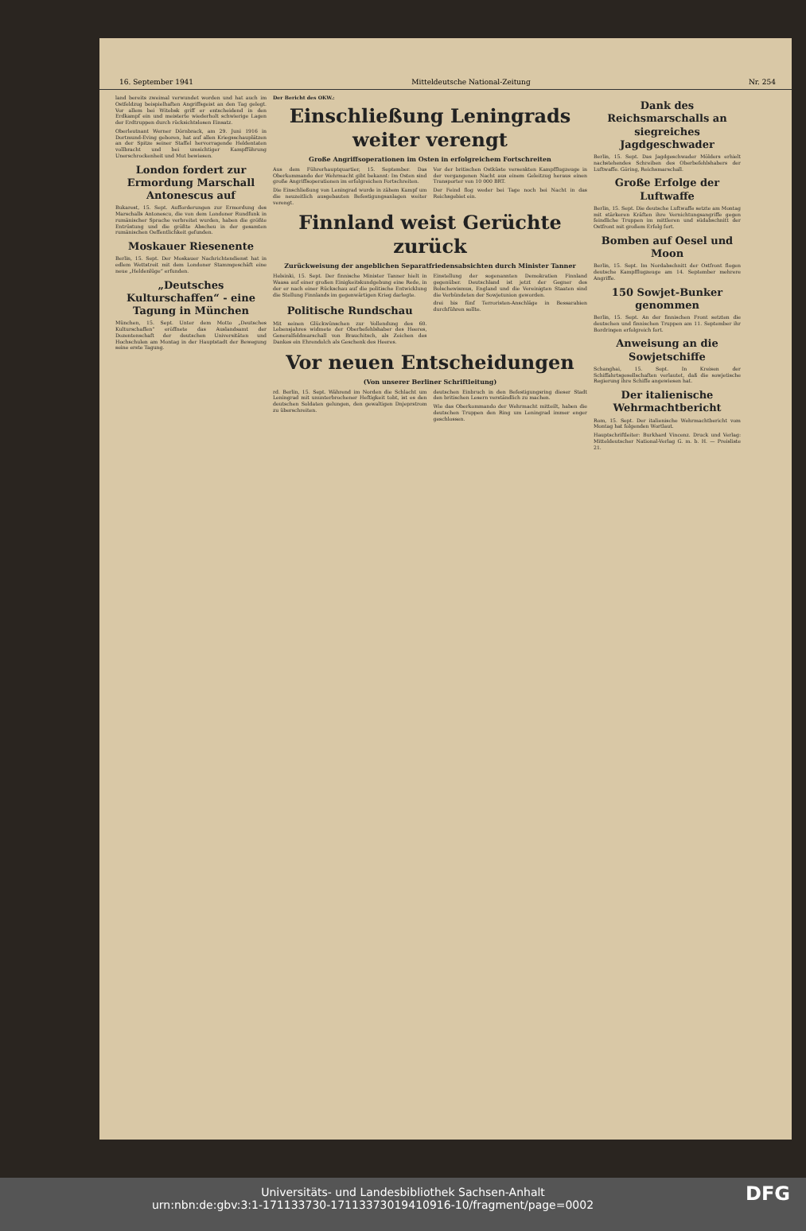16. September 1941 Mitteldeutsche National-Zeitung Nr. 254
land bereits zweimal verwundet worden und hat auch im Ostfeldzug beispielhaften Angriffsgeist an den Tag gelegt. Vor allem bei Witebsk griff er entscheidend in den Erdkampf ein und meisterte wiederholt schwierige Lagen der Erdtruppen durch rücksichtslosen Einsatz.
Oberleutnant Werner Dörnbrack, am 29. Juni 1916 in Dortmund-Eving geboren, hat auf allen Kriegsschauplätzen an der Spitze seiner Staffel hervorragende Heldentaten vollbracht und bei umsichtiger Kampfführung Unerschrockenheit und Mut bewiesen.
London fordert zur Ermordung Marschall Antonescus auf
Bukarest, 15. Sept. Aufforderungen zur Ermordung des Marschalls Antonescu, die von dem Londoner Rundfunk in rumänischer Sprache verbreitet wurden, haben die größte Entrüstung und die größte Abscheu in der gesamten rumänischen Oeffentlichkeit gefunden.
Moskauer Riesenente
Berlin, 15. Sept. Der Moskauer Nachrichtendienst hat in edlem Wettstreit mit dem Londoner Stammgeschäft eine neue „Heldenlüge“ erfunden.
„Deutsches Kulturschaffen“ - eine Tagung in München
München, 15. Sept. Unter dem Motto „Deutsches Kulturschaffen“ eröffnete das Auslandsamt der Dozentenschaft der deutschen Universitäten und Hochschulen am Montag in der Hauptstadt der Bewegung seine erste Tagung.
Der Bericht des OKW.:
Einschließung Leningrads weiter verengt
Große Angriffsoperationen im Osten in erfolgreichem Fortschreiten
Aus dem Führerhauptquartier, 15. September. Das Oberkommando der Wehrmacht gibt bekannt: Im Osten sind große Angriffsoperationen im erfolgreichen Fortschreiten.
Die Einschließung von Leningrad wurde in zähem Kampf um die neuzeitlich ausgebauten Befestigungsanlagen weiter verengt.
Vor der britischen Ostküste versenkten Kampfflugzeuge in der vergangenen Nacht aus einem Geleitzug heraus einen Transporter von 10 000 BRT.
Der Feind flog weder bei Tage noch bei Nacht in das Reichsgebiet ein.
Finnland weist Gerüchte zurück
Zurückweisung der angeblichen Separatfriedensabsichten durch Minister Tanner
Helsinki, 15. Sept. Der finnische Minister Tanner hielt in Waasa auf einer großen Einigkeitskundgebung eine Rede, in der er nach einer Rückschau auf die politische Entwicklung die Stellung Finnlands im gegenwärtigen Krieg darlegte.
Einstellung der sogenannten Demokratien Finnland gegenüber. Deutschland ist jetzt der Gegner des Bolschewismus, England und die Vereinigten Staaten sind die Verbündeten der Sowjetunion geworden.
Politische Rundschau
Mit seinen Glückwünschen zur Vollendung des 60. Lebensjahres widmete der Oberbefehlshaber des Heeres, Generalfeldmarschall von Brauchitsch, als Zeichen des Dankes ein Ehrendolch als Geschenk des Heeres.
drei bis fünf Terroristen-Anschläge in Bessarabien durchführen sollte.
Vor neuen Entscheidungen
(Von unserer Berliner Schriftleitung)
rd. Berlin, 15. Sept. Während im Norden die Schlacht um Leningrad mit ununterbrochener Heftigkeit tobt, ist es den deutschen Soldaten gelungen, den gewaltigen Dnjeprstrom zu überschreiten.
deutschen Einbruch in den Befestigungsring dieser Stadt den britischen Lesern verständlich zu machen.
Wie das Oberkommando der Wehrmacht mitteilt, haben die deutschen Truppen den Ring um Leningrad immer enger geschlossen.
Dank des Reichsmarschalls an siegreiches Jagdgeschwader
Berlin, 15. Sept. Das Jagdgeschwader Mölders erhielt nachstehendes Schreiben des Oberbefehlshabers der Luftwaffe. Göring, Reichsmarschall.
Große Erfolge der Luftwaffe
Berlin, 15. Sept. Die deutsche Luftwaffe setzte am Montag mit stärkeren Kräften ihre Vernichtungsangriffe gegen feindliche Truppen im mittleren und südabschnitt der Ostfront mit großem Erfolg fort.
Bomben auf Oesel und Moon
Berlin, 15. Sept. Im Nordabschnitt der Ostfront flogen deutsche Kampfflugzeuge am 14. September mehrere Angriffe.
150 Sowjet-Bunker genommen
Berlin, 15. Sept. An der finnischen Front setzten die deutschen und finnischen Truppen am 11. September ihr Bordringen erfolgreich fort.
Anweisung an die Sowjetschiffe
Schanghai, 15. Sept. In Kreisen der Schiffahrtsgesellschaften verlautet, daß die sowjetische Regierung ihre Schiffe angewiesen hat.
Der italienische Wehrmachtbericht
Rom, 15. Sept. Der italienische Wehrmachtbericht vom Montag hat folgenden Wortlaut.
Hauptschriftleiter: Burkhard Vincenz. Druck und Verlag: Mitteldeutscher National-Verlag G. m. b. H. — Preisliste 21.
Universitäts- und Landesbibliothek Sachsen-Anhalt
urn:nbn:de:gbv:3:1-171133730-17113373019410916-10/fragment/page=0002 DFG